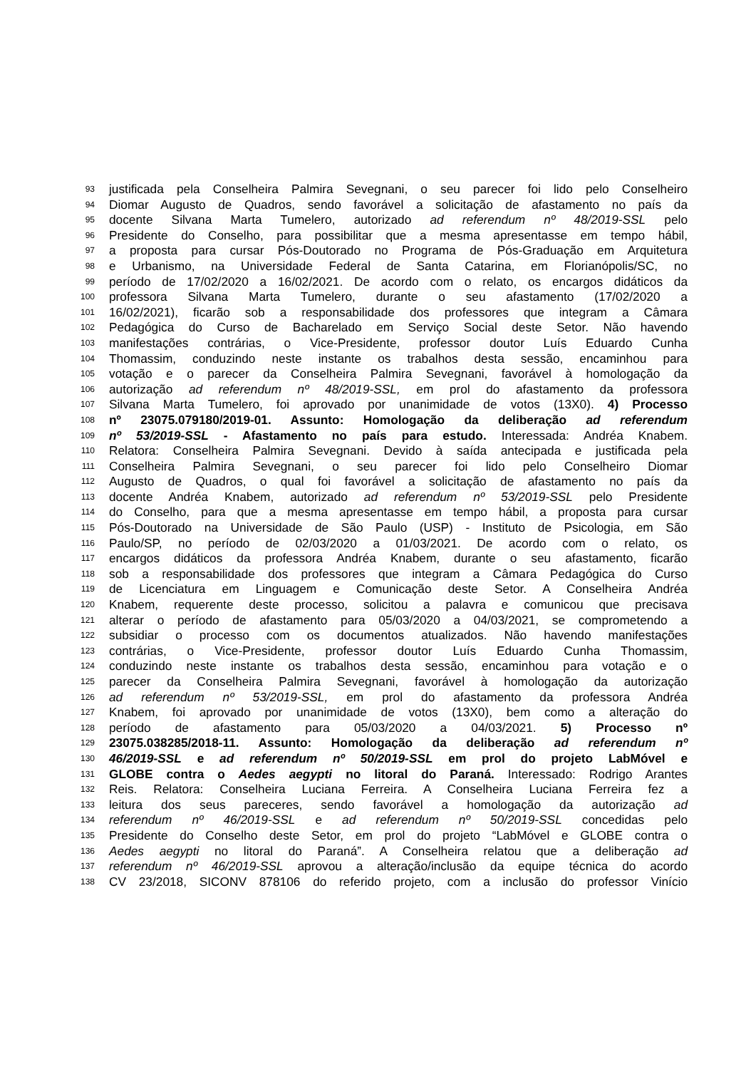93 justificada pela Conselheira Palmira Sevegnani, o seu parecer foi lido pelo Conselheiro
94 Diomar Augusto de Quadros, sendo favorável a solicitação de afastamento no país da
95 docente Silvana Marta Tumelero, autorizado ad referendum nº 48/2019-SSL pelo
96 Presidente do Conselho, para possibilitar que a mesma apresentasse em tempo hábil,
97 a proposta para cursar Pós-Doutorado no Programa de Pós-Graduação em Arquitetura
98 e Urbanismo, na Universidade Federal de Santa Catarina, em Florianópolis/SC, no
99 período de 17/02/2020 a 16/02/2021. De acordo com o relato, os encargos didáticos da
100 professora Silvana Marta Tumelero, durante o seu afastamento (17/02/2020 a
101 16/02/2021), ficarão sob a responsabilidade dos professores que integram a Câmara
102 Pedagógica do Curso de Bacharelado em Serviço Social deste Setor. Não havendo
103 manifestações contrárias, o Vice-Presidente, professor doutor Luís Eduardo Cunha
104 Thomassim, conduzindo neste instante os trabalhos desta sessão, encaminhou para
105 votação e o parecer da Conselheira Palmira Sevegnani, favorável à homologação da
106 autorização ad referendum nº 48/2019-SSL, em prol do afastamento da professora
107 Silvana Marta Tumelero, foi aprovado por unanimidade de votos (13X0). 4) Processo
108 nº 23075.079180/2019-01. Assunto: Homologação da deliberação ad referendum
109 nº 53/2019-SSL - Afastamento no país para estudo. Interessada: Andréa Knabem.
110 Relatora: Conselheira Palmira Sevegnani. Devido à saída antecipada e justificada pela
111 Conselheira Palmira Sevegnani, o seu parecer foi lido pelo Conselheiro Diomar
112 Augusto de Quadros, o qual foi favorável a solicitação de afastamento no país da
113 docente Andréa Knabem, autorizado ad referendum nº 53/2019-SSL pelo Presidente
114 do Conselho, para que a mesma apresentasse em tempo hábil, a proposta para cursar
115 Pós-Doutorado na Universidade de São Paulo (USP) - Instituto de Psicologia, em São
116 Paulo/SP, no período de 02/03/2020 a 01/03/2021. De acordo com o relato, os
117 encargos didáticos da professora Andréa Knabem, durante o seu afastamento, ficarão
118 sob a responsabilidade dos professores que integram a Câmara Pedagógica do Curso
119 de Licenciatura em Linguagem e Comunicação deste Setor. A Conselheira Andréa
120 Knabem, requerente deste processo, solicitou a palavra e comunicou que precisava
121 alterar o período de afastamento para 05/03/2020 a 04/03/2021, se comprometendo a
122 subsidiar o processo com os documentos atualizados. Não havendo manifestações
123 contrárias, o Vice-Presidente, professor doutor Luís Eduardo Cunha Thomassim,
124 conduzindo neste instante os trabalhos desta sessão, encaminhou para votação e o
125 parecer da Conselheira Palmira Sevegnani, favorável à homologação da autorização
126 ad referendum nº 53/2019-SSL, em prol do afastamento da professora Andréa
127 Knabem, foi aprovado por unanimidade de votos (13X0), bem como a alteração do
128 período de afastamento para 05/03/2020 a 04/03/2021. 5) Processo nº
129 23075.038285/2018-11. Assunto: Homologação da deliberação ad referendum nº
130 46/2019-SSL e ad referendum nº 50/2019-SSL em prol do projeto LabMóvel e
131 GLOBE contra o Aedes aegypti no litoral do Paraná. Interessado: Rodrigo Arantes
132 Reis. Relatora: Conselheira Luciana Ferreira. A Conselheira Luciana Ferreira fez a
133 leitura dos seus pareceres, sendo favorável a homologação da autorização ad
134 referendum nº 46/2019-SSL e ad referendum nº 50/2019-SSL concedidas pelo
135 Presidente do Conselho deste Setor, em prol do projeto “LabMóvel e GLOBE contra o
136 Aedes aegypti no litoral do Paraná”. A Conselheira relatou que a deliberação ad
137 referendum nº 46/2019-SSL aprovou a alteração/inclusão da equipe técnica do acordo
138 CV 23/2018, SICONV 878106 do referido projeto, com a inclusão do professor Vinício